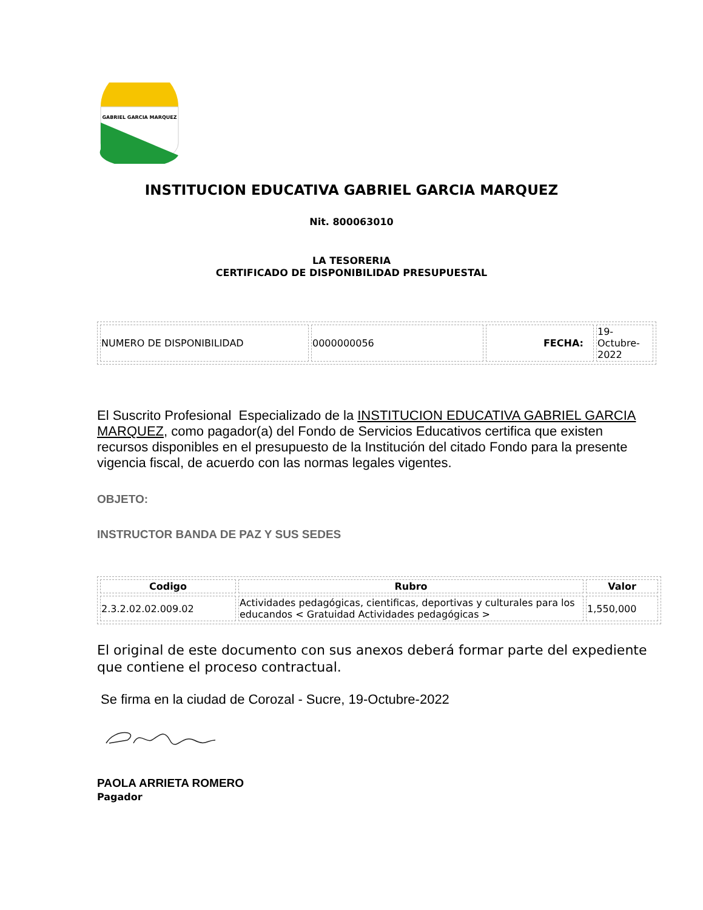GABRIEL GARCIA MARQUEZ
INSTITUCION EDUCATIVA GABRIEL GARCIA MARQUEZ
Nit. 800063010
LA TESORERIA
CERTIFICADO DE DISPONIBILIDAD PRESUPUESTAL
| NUMERO DE DISPONIBILIDAD | 0000000056 | FECHA: | 19- Octubre- 2022 |
El Suscrito Profesional Especializado de la INSTITUCION EDUCATIVA GABRIEL GARCIA MARQUEZ, como pagador(a) del Fondo de Servicios Educativos certifica que existen recursos disponibles en el presupuesto de la Institución del citado Fondo para la presente vigencia fiscal, de acuerdo con las normas legales vigentes.
OBJETO:
INSTRUCTOR BANDA DE PAZ Y SUS SEDES
| Codigo | Rubro | Valor |
| --- | --- | --- |
| 2.3.2.02.02.009.02 | Actividades pedagógicas, cientificas, deportivas y culturales para los educandos < Gratuidad Actividades pedagógicas > | 1,550,000 |
El original de este documento con sus anexos deberá formar parte del expediente que contiene el proceso contractual.
Se firma en la ciudad de Corozal - Sucre, 19-Octubre-2022
PAOLA ARRIETA ROMERO
Pagador